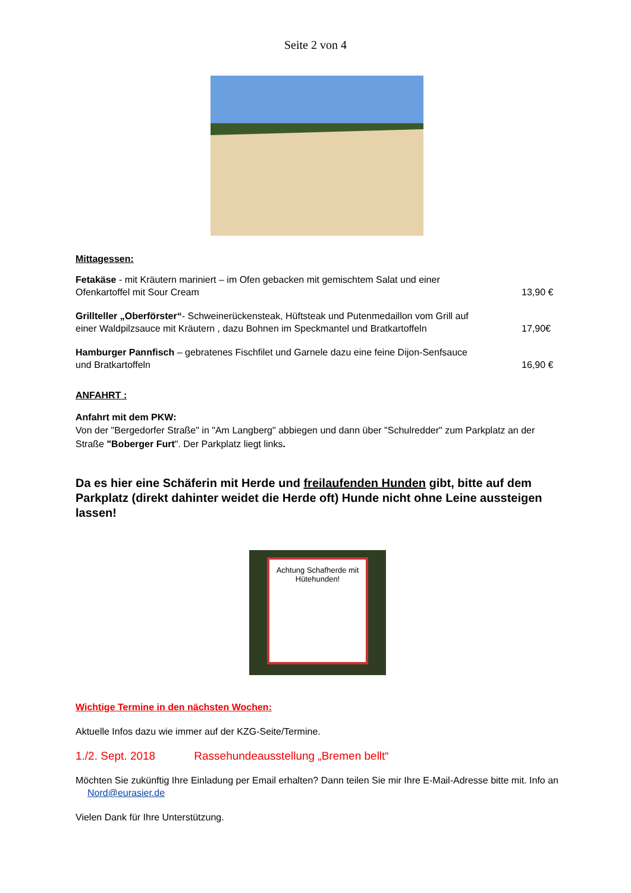Seite 2 von 4
Mittagessen:
Fetakäse - mit Kräutern mariniert – im Ofen gebacken mit gemischtem Salat und einer Ofenkartoffel mit Sour Cream
13,90 €
Grillteller „Oberförster“- Schweinerückensteak, Hüftsteak und Putenmedaillon vom Grill auf einer Waldpilzsauce mit Kräutern , dazu Bohnen im Speckmantel und Bratkartoffeln
17,90€
Hamburger Pannfisch – gebratenes Fischfilet und Garnele dazu eine feine Dijon-Senfsauce und Bratkartoffeln
16,90 €
ANFAHRT :
Anfahrt mit dem PKW:
Von der "Bergedorfer Straße" in "Am Langberg" abbiegen und dann über "Schulredder" zum Parkplatz an der Straße "Boberger Furt". Der Parkplatz liegt links.
Da es hier eine Schäferin mit Herde und freilaufenden Hunden gibt, bitte auf dem Parkplatz (direkt dahinter weidet die Herde oft) Hunde nicht ohne Leine aussteigen lassen!
Achtung Schafherde mit Hütehunden!
Wichtige Termine in den nächsten Wochen:
Aktuelle Infos dazu wie immer auf der KZG-Seite/Termine.
1./2. Sept. 2018 Rassehundeausstellung „Bremen bellt“
Möchten Sie zukünftig Ihre Einladung per Email erhalten? Dann teilen Sie mir Ihre E-Mail-Adresse bitte mit. Info an Nord@eurasier.de
Vielen Dank für Ihre Unterstützung.